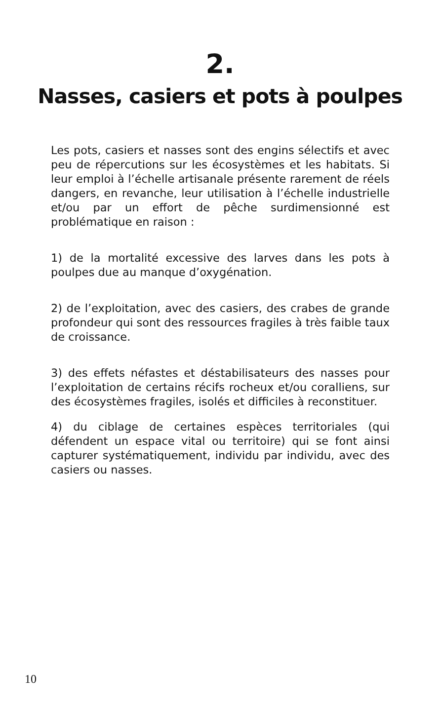2.
Nasses, casiers et pots à poulpes
Les pots, casiers et nasses sont des engins sélectifs et avec peu de répercutions sur les écosystèmes et les habitats. Si leur emploi à l’échelle artisanale présente rarement de réels dangers, en revanche, leur utilisation à l’échelle industrielle et/ou par un effort de pêche surdimensionné est problématique en raison :
1) de la mortalité excessive des larves dans les pots à poulpes due au manque d’oxygénation.
2) de l’exploitation, avec des casiers, des crabes de grande profondeur qui sont des ressources fragiles à très faible taux de croissance.
3) des effets néfastes et déstabilisateurs des nasses pour l’exploitation de certains récifs rocheux et/ou coralliens, sur des écosystèmes fragiles, isolés et difficiles à reconstituer.
4) du ciblage de certaines espèces territoriales (qui défendent un espace vital ou territoire) qui se font ainsi capturer systématiquement, individu par individu, avec des casiers ou nasses.
10